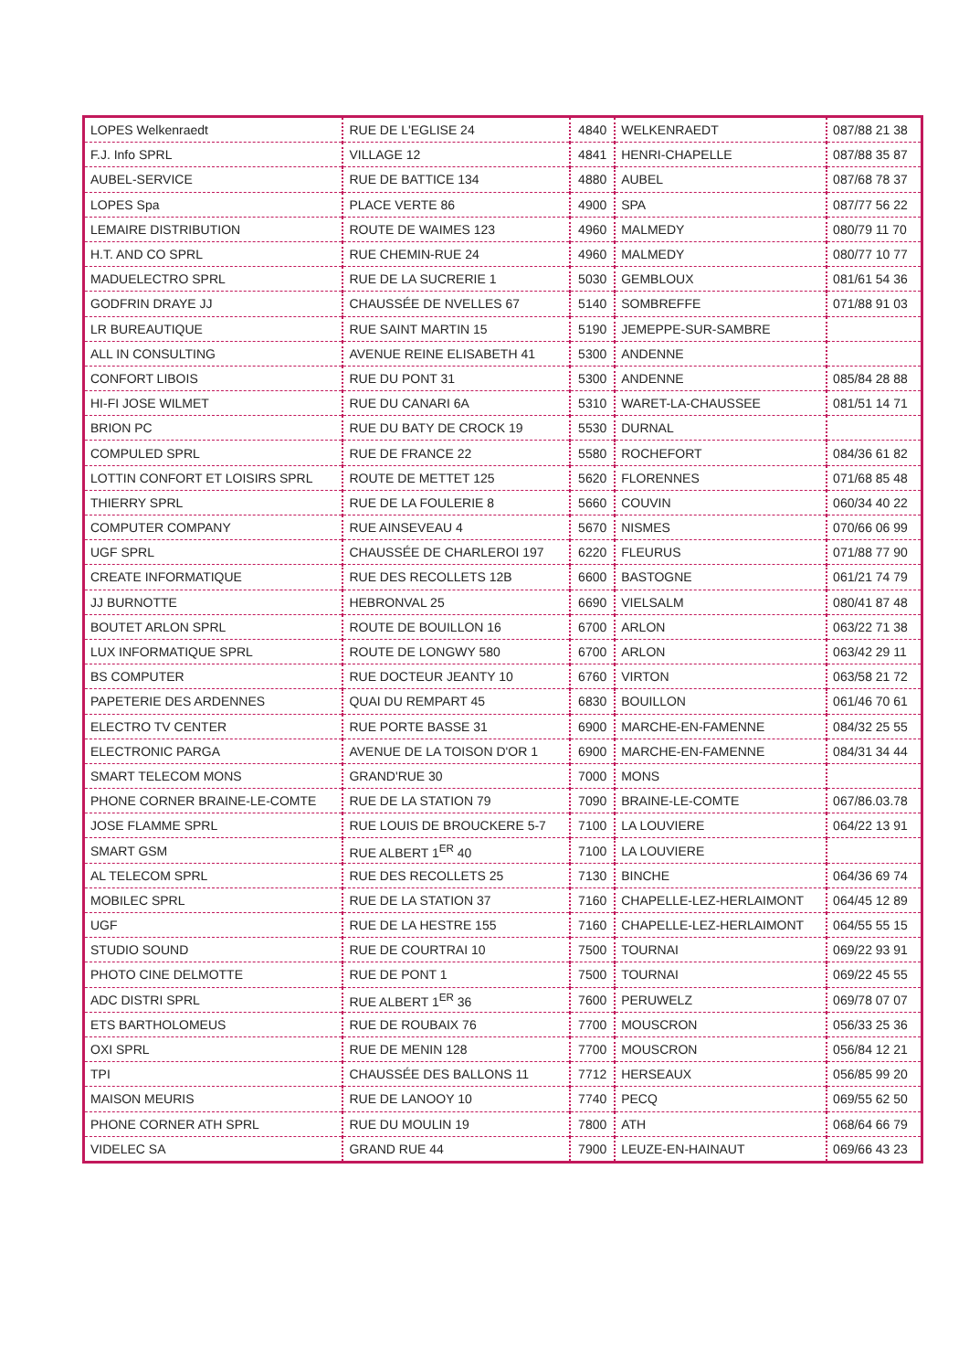| LOPES Welkenraedt | RUE DE L'EGLISE 24 | 4840 | WELKENRAEDT | 087/88 21 38 |
| F.J. Info SPRL | VILLAGE 12 | 4841 | HENRI-CHAPELLE | 087/88 35 87 |
| AUBEL-SERVICE | RUE DE BATTICE 134 | 4880 | AUBEL | 087/68 78 37 |
| LOPES Spa | PLACE VERTE 86 | 4900 | SPA | 087/77 56 22 |
| LEMAIRE DISTRIBUTION | ROUTE DE WAIMES 123 | 4960 | MALMEDY | 080/79 11 70 |
| H.T. AND CO SPRL | RUE CHEMIN-RUE 24 | 4960 | MALMEDY | 080/77 10 77 |
| MADUELECTRO SPRL | RUE DE LA SUCRERIE 1 | 5030 | GEMBLOUX | 081/61 54 36 |
| GODFRIN DRAYE JJ | CHAUSSÉE DE NVELLES 67 | 5140 | SOMBREFFE | 071/88 91 03 |
| LR BUREAUTIQUE | RUE SAINT MARTIN 15 | 5190 | JEMEPPE-SUR-SAMBRE | |
| ALL IN CONSULTING | AVENUE REINE ELISABETH 41 | 5300 | ANDENNE | |
| CONFORT LIBOIS | RUE DU PONT 31 | 5300 | ANDENNE | 085/84 28 88 |
| HI-FI JOSE WILMET | RUE DU CANARI 6A | 5310 | WARET-LA-CHAUSSEE | 081/51 14 71 |
| BRION PC | RUE DU BATY DE CROCK 19 | 5530 | DURNAL | |
| COMPULED SPRL | RUE DE FRANCE 22 | 5580 | ROCHEFORT | 084/36 61 82 |
| LOTTIN CONFORT ET LOISIRS SPRL | ROUTE DE METTET 125 | 5620 | FLORENNES | 071/68 85 48 |
| THIERRY SPRL | RUE DE LA FOULERIE 8 | 5660 | COUVIN | 060/34 40 22 |
| COMPUTER COMPANY | RUE AINSEVEAU 4 | 5670 | NISMES | 070/66 06 99 |
| UGF SPRL | CHAUSSÉE DE CHARLEROI 197 | 6220 | FLEURUS | 071/88 77 90 |
| CREATE INFORMATIQUE | RUE DES RECOLLETS 12B | 6600 | BASTOGNE | 061/21 74 79 |
| JJ BURNOTTE | HEBRONVAL 25 | 6690 | VIELSALM | 080/41 87 48 |
| BOUTET ARLON SPRL | ROUTE DE BOUILLON 16 | 6700 | ARLON | 063/22 71 38 |
| LUX INFORMATIQUE SPRL | ROUTE DE LONGWY 580 | 6700 | ARLON | 063/42 29 11 |
| BS COMPUTER | RUE DOCTEUR JEANTY 10 | 6760 | VIRTON | 063/58 21 72 |
| PAPETERIE DES ARDENNES | QUAI DU REMPART 45 | 6830 | BOUILLON | 061/46 70 61 |
| ELECTRO TV CENTER | RUE PORTE BASSE 31 | 6900 | MARCHE-EN-FAMENNE | 084/32 25 55 |
| ELECTRONIC PARGA | AVENUE DE LA TOISON D'OR 1 | 6900 | MARCHE-EN-FAMENNE | 084/31 34 44 |
| SMART TELECOM MONS | GRAND'RUE 30 | 7000 | MONS | |
| PHONE CORNER BRAINE-LE-COMTE | RUE DE LA STATION 79 | 7090 | BRAINE-LE-COMTE | 067/86.03.78 |
| JOSE FLAMME SPRL | RUE LOUIS DE BROUCKERE 5-7 | 7100 | LA LOUVIERE | 064/22 13 91 |
| SMART GSM | RUE ALBERT 1<sup>ER</sup> 40 | 7100 | LA LOUVIERE | |
| AL TELECOM SPRL | RUE DES RECOLLETS 25 | 7130 | BINCHE | 064/36 69 74 |
| MOBILEC SPRL | RUE DE LA STATION 37 | 7160 | CHAPELLE-LEZ-HERLAIMONT | 064/45 12 89 |
| UGF | RUE DE LA HESTRE 155 | 7160 | CHAPELLE-LEZ-HERLAIMONT | 064/55 55 15 |
| STUDIO SOUND | RUE DE COURTRAI 10 | 7500 | TOURNAI | 069/22 93 91 |
| PHOTO CINE DELMOTTE | RUE DE PONT 1 | 7500 | TOURNAI | 069/22 45 55 |
| ADC DISTRI SPRL | RUE ALBERT 1<sup>ER</sup> 36 | 7600 | PERUWELZ | 069/78 07 07 |
| ETS BARTHOLOMEUS | RUE DE ROUBAIX 76 | 7700 | MOUSCRON | 056/33 25 36 |
| OXI SPRL | RUE DE MENIN 128 | 7700 | MOUSCRON | 056/84 12 21 |
| TPI | CHAUSSÉE DES BALLONS 11 | 7712 | HERSEAUX | 056/85 99 20 |
| MAISON MEURIS | RUE DE LANOOY 10 | 7740 | PECQ | 069/55 62 50 |
| PHONE CORNER ATH SPRL | RUE DU MOULIN 19 | 7800 | ATH | 068/64 66 79 |
| VIDELEC SA | GRAND RUE 44 | 7900 | LEUZE-EN-HAINAUT | 069/66 43 23 |